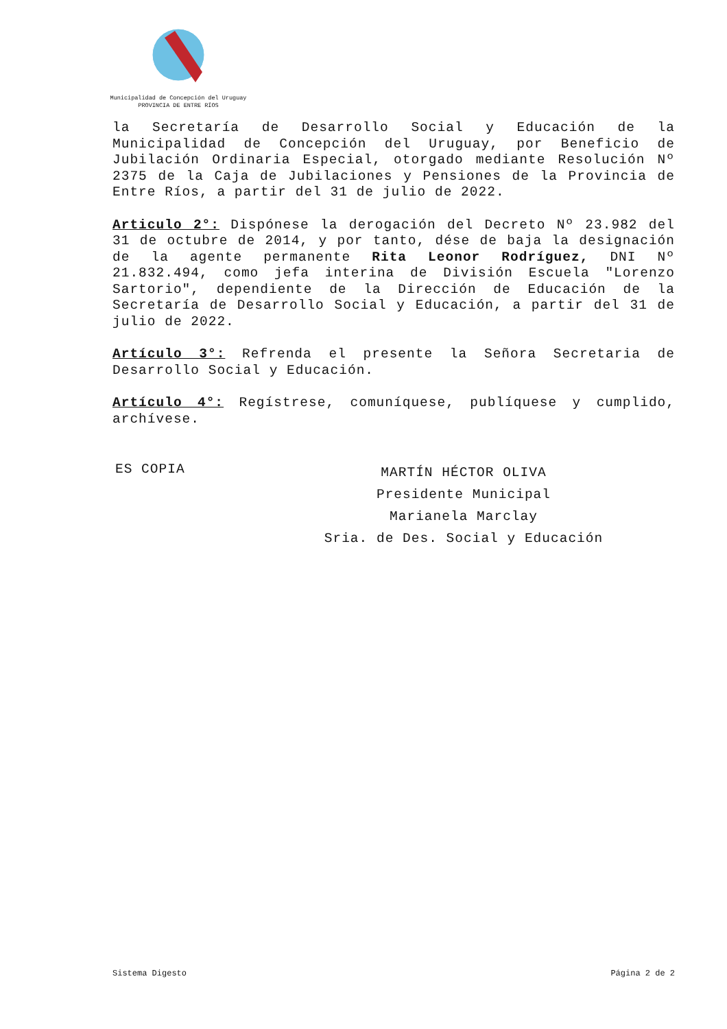Municipalidad de Concepción del Uruguay
PROVINCIA DE ENTRE RÍOS
la Secretaría de Desarrollo Social y Educación de la Municipalidad de Concepción del Uruguay, por Beneficio de Jubilación Ordinaria Especial, otorgado mediante Resolución Nº 2375 de la Caja de Jubilaciones y Pensiones de la Provincia de Entre Ríos, a partir del 31 de julio de 2022.
Articulo 2°: Dispónese la derogación del Decreto Nº 23.982 del 31 de octubre de 2014, y por tanto, dése de baja la designación de la agente permanente Rita Leonor Rodríguez, DNI Nº 21.832.494, como jefa interina de División Escuela "Lorenzo Sartorio", dependiente de la Dirección de Educación de la Secretaría de Desarrollo Social y Educación, a partir del 31 de julio de 2022.
Artículo 3°: Refrenda el presente la Señora Secretaria de Desarrollo Social y Educación.
Artículo 4°: Regístrese, comuníquese, publíquese y cumplido, archívese.
ES COPIA
MARTÍN HÉCTOR OLIVA
Presidente Municipal
Marianela Marclay
Sria. de Des. Social y Educación
Sistema Digesto Página 2 de 2